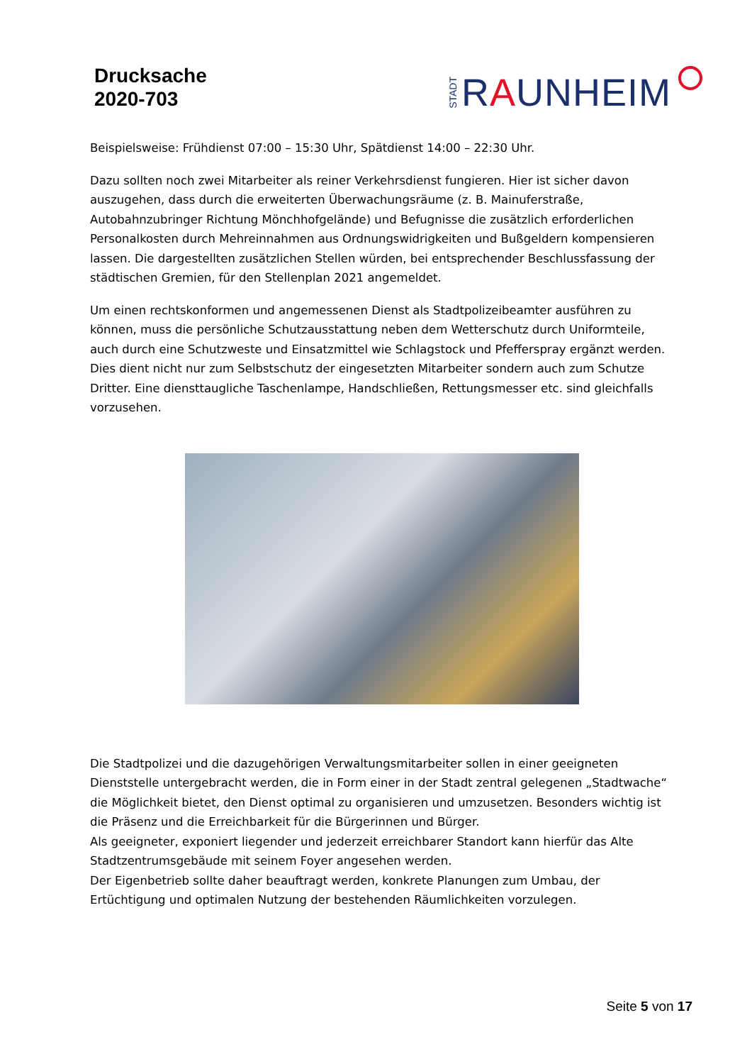Drucksache
2020-703
STADT RAUNHEIM
Beispielsweise: Frühdienst 07:00 – 15:30 Uhr, Spätdienst 14:00 – 22:30 Uhr.
Dazu sollten noch zwei Mitarbeiter als reiner Verkehrsdienst fungieren. Hier ist sicher davon auszugehen, dass durch die erweiterten Überwachungsräume (z. B. Mainuferstraße, Autobahnzubringer Richtung Mönchhofgelände) und Befugnisse die zusätzlich erforderlichen Personalkosten durch Mehreinnahmen aus Ordnungswidrigkeiten und Bußgeldern kompensieren lassen. Die dargestellten zusätzlichen Stellen würden, bei entsprechender Beschlussfassung der städtischen Gremien, für den Stellenplan 2021 angemeldet.
Um einen rechtskonformen und angemessenen Dienst als Stadtpolizeibeamter ausführen zu können, muss die persönliche Schutzausstattung neben dem Wetterschutz durch Uniformteile, auch durch eine Schutzweste und Einsatzmittel wie Schlagstock und Pfefferspray ergänzt werden. Dies dient nicht nur zum Selbstschutz der eingesetzten Mitarbeiter sondern auch zum Schutze Dritter. Eine diensttaugliche Taschenlampe, Handschließen, Rettungsmesser etc. sind gleichfalls vorzusehen.
Die Stadtpolizei und die dazugehörigen Verwaltungsmitarbeiter sollen in einer geeigneten Dienststelle untergebracht werden, die in Form einer in der Stadt zentral gelegenen „Stadtwache“ die Möglichkeit bietet, den Dienst optimal zu organisieren und umzusetzen. Besonders wichtig ist die Präsenz und die Erreichbarkeit für die Bürgerinnen und Bürger.
Als geeigneter, exponiert liegender und jederzeit erreichbarer Standort kann hierfür das Alte Stadtzentrumsgebäude mit seinem Foyer angesehen werden.
Der Eigenbetrieb sollte daher beauftragt werden, konkrete Planungen zum Umbau, der Ertüchtigung und optimalen Nutzung der bestehenden Räumlichkeiten vorzulegen.
Seite 5 von 17